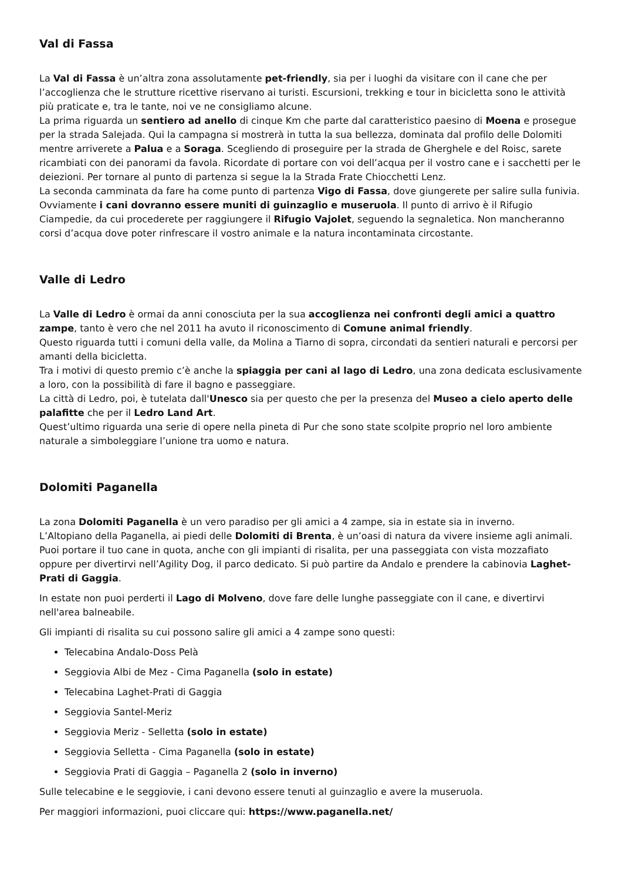Val di Fassa
La Val di Fassa è un’altra zona assolutamente pet-friendly, sia per i luoghi da visitare con il cane che per l’accoglienza che le strutture ricettive riservano ai turisti. Escursioni, trekking e tour in bicicletta sono le attività più praticate e, tra le tante, noi ve ne consigliamo alcune.
La prima riguarda un sentiero ad anello di cinque Km che parte dal caratteristico paesino di Moena e prosegue per la strada Salejada. Qui la campagna si mostrerà in tutta la sua bellezza, dominata dal profilo delle Dolomiti mentre arriverete a Palua e a Soraga. Scegliendo di proseguire per la strada de Gherghele e del Roisc, sarete ricambiati con dei panorami da favola. Ricordate di portare con voi dell’acqua per il vostro cane e i sacchetti per le deiezioni. Per tornare al punto di partenza si segue la la Strada Frate Chiocchetti Lenz.
La seconda camminata da fare ha come punto di partenza Vigo di Fassa, dove giungerete per salire sulla funivia. Ovviamente i cani dovranno essere muniti di guinzaglio e museruola. Il punto di arrivo è il Rifugio Ciampedie, da cui procederete per raggiungere il Rifugio Vajolet, seguendo la segnaletica. Non mancheranno corsi d’acqua dove poter rinfrescare il vostro animale e la natura incontaminata circostante.
Valle di Ledro
La Valle di Ledro è ormai da anni conosciuta per la sua accoglienza nei confronti degli amici a quattro zampe, tanto è vero che nel 2011 ha avuto il riconoscimento di Comune animal friendly.
Questo riguarda tutti i comuni della valle, da Molina a Tiarno di sopra, circondati da sentieri naturali e percorsi per amanti della bicicletta.
Tra i motivi di questo premio c’è anche la spiaggia per cani al lago di Ledro, una zona dedicata esclusivamente a loro, con la possibilità di fare il bagno e passeggiare.
La città di Ledro, poi, è tutelata dall'Unesco sia per questo che per la presenza del Museo a cielo aperto delle palafitte che per il Ledro Land Art.
Quest’ultimo riguarda una serie di opere nella pineta di Pur che sono state scolpite proprio nel loro ambiente naturale a simboleggiare l’unione tra uomo e natura.
Dolomiti Paganella
La zona Dolomiti Paganella è un vero paradiso per gli amici a 4 zampe, sia in estate sia in inverno.
L’Altopiano della Paganella, ai piedi delle Dolomiti di Brenta, è un’oasi di natura da vivere insieme agli animali. Puoi portare il tuo cane in quota, anche con gli impianti di risalita, per una passeggiata con vista mozzafiato oppure per divertirvi nell’Agility Dog, il parco dedicato. Si può partire da Andalo e prendere la cabinovia Laghet-Prati di Gaggia.
In estate non puoi perderti il Lago di Molveno, dove fare delle lunghe passeggiate con il cane, e divertirvi nell'area balneabile.
Gli impianti di risalita su cui possono salire gli amici a 4 zampe sono questi:
Telecabina Andalo-Doss Pelà
Seggiovia Albi de Mez - Cima Paganella (solo in estate)
Telecabina Laghet-Prati di Gaggia
Seggiovia Santel-Meriz
Seggiovia Meriz - Selletta (solo in estate)
Seggiovia Selletta - Cima Paganella (solo in estate)
Seggiovia Prati di Gaggia – Paganella 2 (solo in inverno)
Sulle telecabine e le seggiovie, i cani devono essere tenuti al guinzaglio e avere la museruola.
Per maggiori informazioni, puoi cliccare qui: https://www.paganella.net/